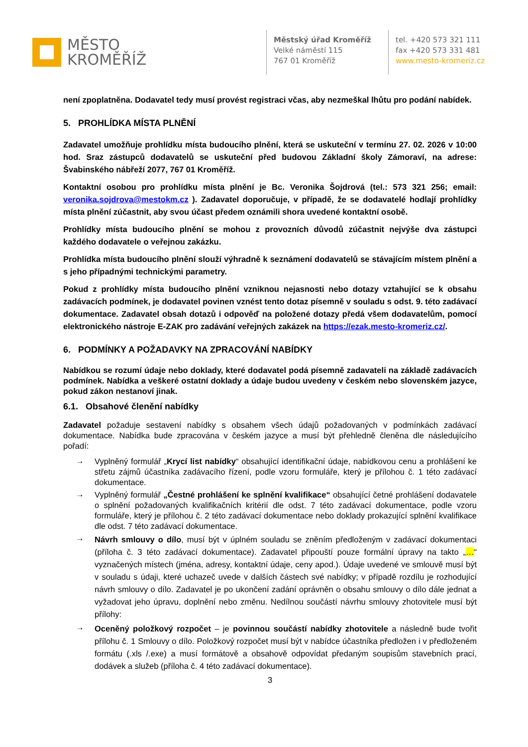MĚSTO
KROMĚŘÍŽ
Městský úřad Kroměříž
Velké náměstí 115
767 01 Kroměříž
tel. +420 573 321 111
fax +420 573 331 481
www.mesto-kromeriz.cz
není zpoplatněna. Dodavatel tedy musí provést registraci včas, aby nezmeškal lhůtu pro podání nabídek.
5. PROHLÍDKA MÍSTA PLNĚNÍ
Zadavatel umožňuje prohlídku místa budoucího plnění, která se uskuteční v termínu 27. 02. 2026 v 10:00 hod. Sraz zástupců dodavatelů se uskuteční před budovou Základní školy Zámoraví, na adrese: Švabinského nábřeží 2077, 767 01 Kroměříž.
Kontaktní osobou pro prohlídku místa plnění je Bc. Veronika Šojdrová (tel.: 573 321 256; email: veronika.sojdrova@mestokm.cz ). Zadavatel doporučuje, v případě, že se dodavatelé hodlají prohlídky místa plnění zúčastnit, aby svou účast předem oznámili shora uvedené kontaktní osobě.
Prohlídky místa budoucího plnění se mohou z provozních důvodů zúčastnit nejvýše dva zástupci každého dodavatele o veřejnou zakázku.
Prohlídka místa budoucího plnění slouží výhradně k seznámení dodavatelů se stávajícím místem plnění a s jeho případnými technickými parametry.
Pokud z prohlídky místa budoucího plnění vzniknou nejasnosti nebo dotazy vztahující se k obsahu zadávacích podmínek, je dodavatel povinen vznést tento dotaz písemně v souladu s odst. 9. této zadávací dokumentace. Zadavatel obsah dotazů i odpověď na položené dotazy předá všem dodavatelům, pomocí elektronického nástroje E-ZAK pro zadávání veřejných zakázek na https://ezak.mesto-kromeriz.cz/.
6. PODMÍNKY A POŽADAVKY NA ZPRACOVÁNÍ NABÍDKY
Nabídkou se rozumí údaje nebo doklady, které dodavatel podá písemně zadavateli na základě zadávacích podmínek. Nabídka a veškeré ostatní doklady a údaje budou uvedeny v českém nebo slovenském jazyce, pokud zákon nestanoví jinak.
6.1. Obsahové členění nabídky
Zadavatel požaduje sestavení nabídky s obsahem všech údajů požadovaných v podmínkách zadávací dokumentace. Nabídka bude zpracována v českém jazyce a musí být přehledně členěna dle následujícího pořadí:
→
Vyplněný formulář „Krycí list nabídky“ obsahující identifikační údaje, nabídkovou cenu a prohlášení ke střetu zájmů účastníka zadávacího řízení, podle vzoru formuláře, který je přílohou č. 1 této zadávací dokumentace.
→
Vyplněný formulář „Čestné prohlášení ke splnění kvalifikace“ obsahující četné prohlášení dodavatele o splnění požadovaných kvalifikačních kritérií dle odst. 7 této zadávací dokumentace, podle vzoru formuláře, který je přílohou č. 2 této zadávací dokumentace nebo doklady prokazující splnění kvalifikace dle odst. 7 této zadávací dokumentace.
→
Návrh smlouvy o dílo, musí být v úplném souladu se zněním předloženým v zadávací dokumentaci (příloha č. 3 této zadávací dokumentace). Zadavatel připouští pouze formální úpravy na takto „…“ vyznačených místech (jména, adresy, kontaktní údaje, ceny apod.). Údaje uvedené ve smlouvě musí být v souladu s údaji, které uchazeč uvede v dalších částech své nabídky; v případě rozdílu je rozhodující návrh smlouvy o dílo. Zadavatel je po ukončení zadání oprávněn o obsahu smlouvy o dílo dále jednat a vyžadovat jeho úpravu, doplnění nebo změnu. Nedílnou součástí návrhu smlouvy zhotovitele musí být přílohy:
→
Oceněný položkový rozpočet – je povinnou součástí nabídky zhotovitele a následně bude tvořit přílohu č. 1 Smlouvy o dílo. Položkový rozpočet musí být v nabídce účastníka předložen i v předloženém formátu (.xls /.exe) a musí formátově a obsahově odpovídat předaným soupisům stavebních prací, dodávek a služeb (příloha č. 4 této zadávací dokumentace).
3